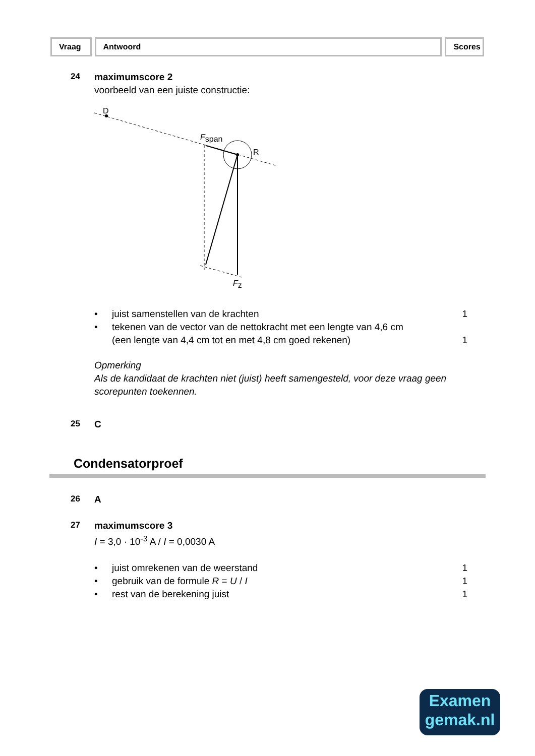Vraag Antwoord Scores
24
maximumscore 2
voorbeeld van een juiste constructie:
D
R
Fspan
Fz
• juist samenstellen van de krachten 1
• tekenen van de vector van de nettokracht met een lengte van 4,6 cm
(een lengte van 4,4 cm tot en met 4,8 cm goed rekenen)
1
Opmerking
Als de kandidaat de krachten niet (juist) heeft samengesteld, voor deze vraag geen scorepunten toekennen.
25
C
Condensatorproef
26
A
27
maximumscore 3
I = 3,0 · 10<sup>-3</sup> A / I = 0,0030 A
• juist omrekenen van de weerstand 1
• gebruik van de formule R = U / I 1
• rest van de berekening juist 1
Examen
gemak.nl